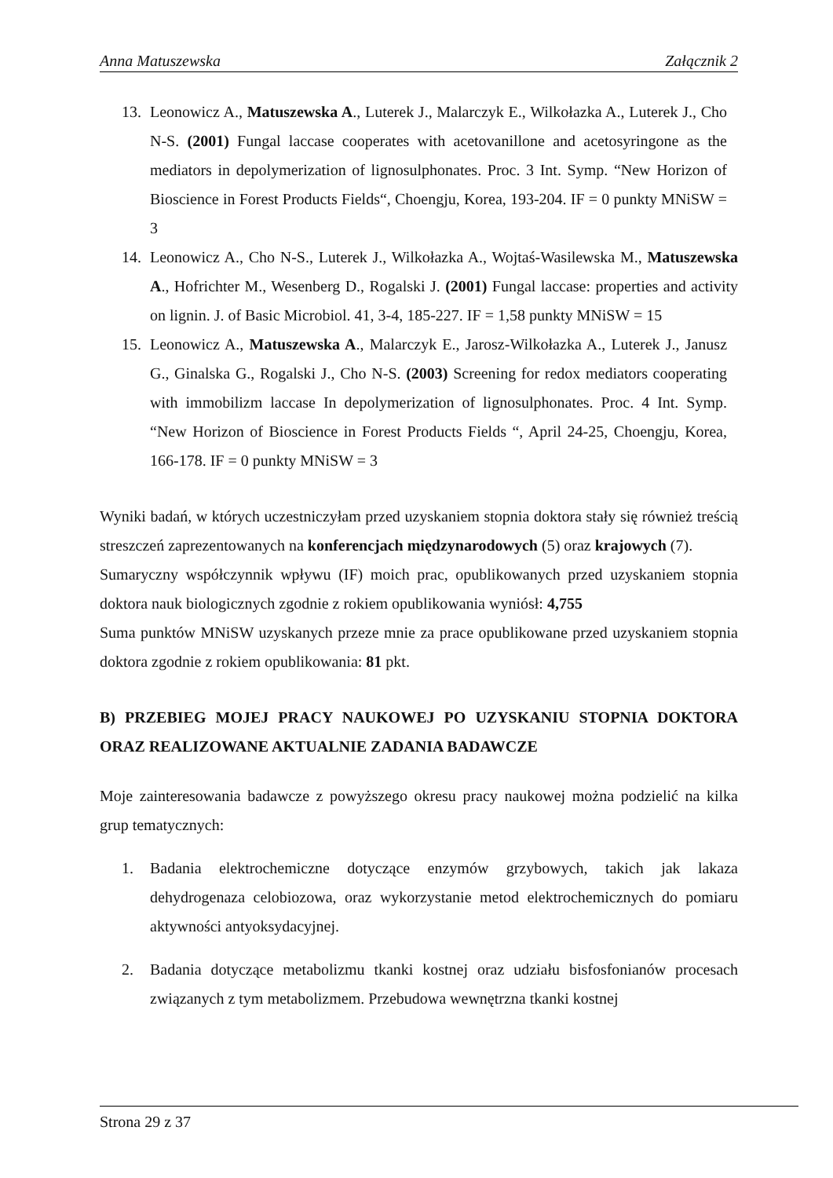Anna Matuszewska Załącznik 2
13. Leonowicz A., Matuszewska A., Luterek J., Malarczyk E., Wilkołazka A., Luterek J., Cho N-S. (2001) Fungal laccase cooperates with acetovanillone and acetosyringone as the mediators in depolymerization of lignosulphonates. Proc. 3 Int. Symp. “New Horizon of Bioscience in Forest Products Fields“, Choengju, Korea, 193-204. IF = 0 punkty MNiSW = 3
14. Leonowicz A., Cho N-S., Luterek J., Wilkołazka A., Wojtaś-Wasilewska M., Matuszewska A., Hofrichter M., Wesenberg D., Rogalski J. (2001) Fungal laccase: properties and activity on lignin. J. of Basic Microbiol. 41, 3-4, 185-227. IF = 1,58 punkty MNiSW = 15
15. Leonowicz A., Matuszewska A., Malarczyk E., Jarosz-Wilkołazka A., Luterek J., Janusz G., Ginalska G., Rogalski J., Cho N-S. (2003) Screening for redox mediators cooperating with immobilizm laccase In depolymerization of lignosulphonates. Proc. 4 Int. Symp. “New Horizon of Bioscience in Forest Products Fields “, April 24-25, Choengju, Korea, 166-178. IF = 0 punkty MNiSW = 3
Wyniki badań, w których uczestniczyłam przed uzyskaniem stopnia doktora stały się również treścią streszczeń zaprezentowanych na konferencjach międzynarodowych (5) oraz krajowych (7).
Sumaryczny współczynnik wpływu (IF) moich prac, opublikowanych przed uzyskaniem stopnia doktora nauk biologicznych zgodnie z rokiem opublikowania wyniósł: 4,755
Suma punktów MNiSW uzyskanych przeze mnie za prace opublikowane przed uzyskaniem stopnia doktora zgodnie z rokiem opublikowania: 81 pkt.
B) PRZEBIEG MOJEJ PRACY NAUKOWEJ PO UZYSKANIU STOPNIA DOKTORA ORAZ REALIZOWANE AKTUALNIE ZADANIA BADAWCZE
Moje zainteresowania badawcze z powyższego okresu pracy naukowej można podzielić na kilka grup tematycznych:
1. Badania elektrochemiczne dotyczące enzymów grzybowych, takich jak lakaza dehydrogenaza celobiozowa, oraz wykorzystanie metod elektrochemicznych do pomiaru aktywności antyoksydacyjnej.
2. Badania dotyczące metabolizmu tkanki kostnej oraz udziału bisfosfonianów procesach związanych z tym metabolizmem. Przebudowa wewnętrzna tkanki kostnej
Strona 29 z 37